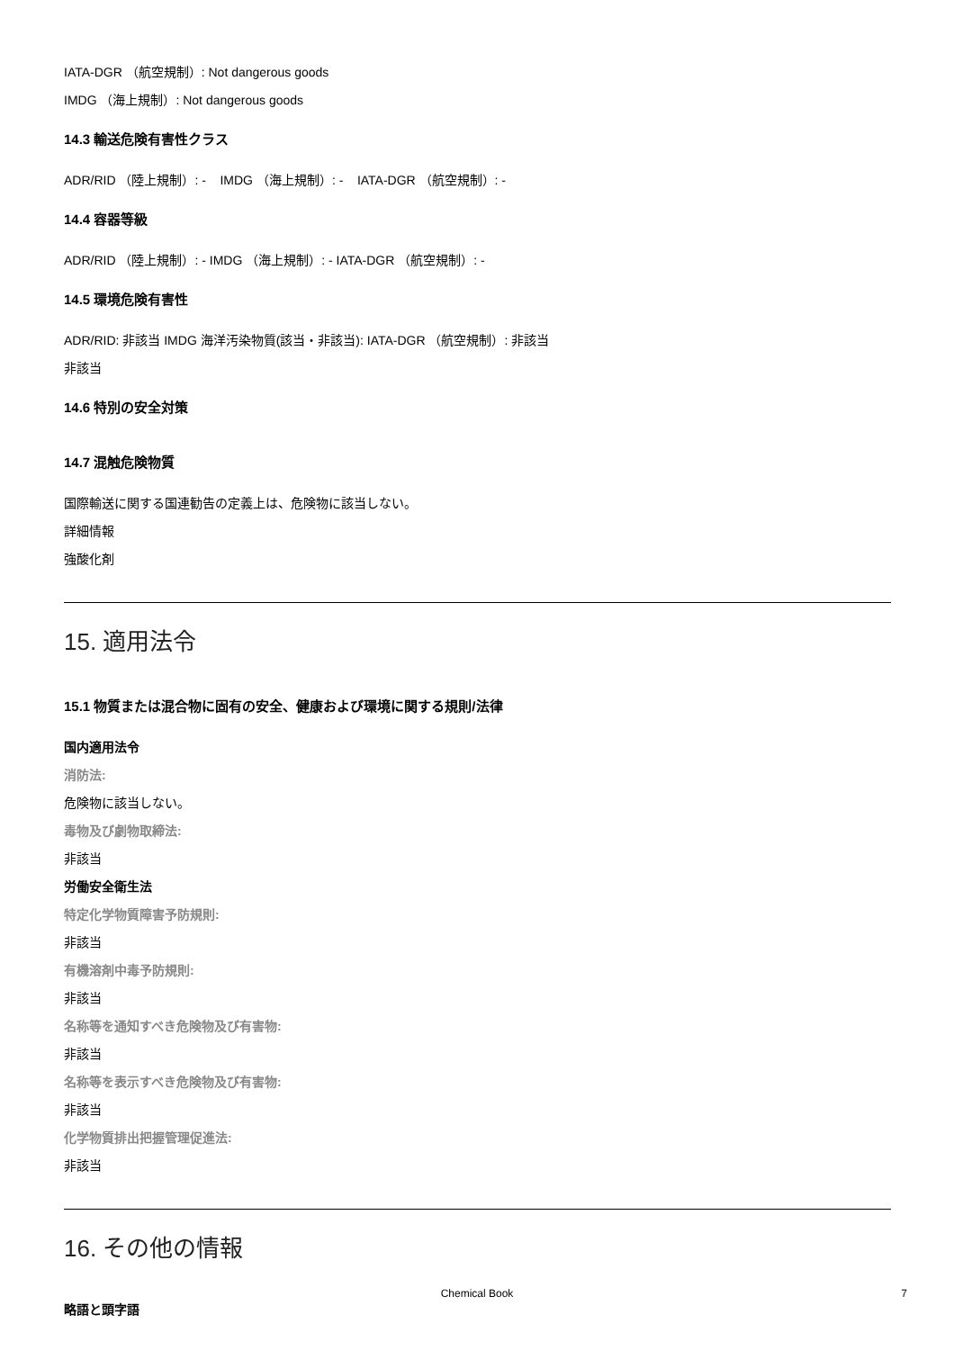IATA-DGR （航空規制）: Not dangerous goods
IMDG （海上規制）: Not dangerous goods
14.3 輸送危険有害性クラス
ADR/RID （陸上規制）: - IMDG （海上規制）: - IATA-DGR （航空規制）: -
14.4 容器等級
ADR/RID （陸上規制）: - IMDG （海上規制）: - IATA-DGR （航空規制）: -
14.5 環境危険有害性
ADR/RID: 非該当 IMDG 海洋汚染物質(該当・非該当): IATA-DGR （航空規制）: 非該当
非該当
14.6 特別の安全対策
14.7 混触危険物質
国際輸送に関する国連勧告の定義上は、危険物に該当しない。
詳細情報
強酸化剤
15. 適用法令
15.1 物質または混合物に固有の安全、健康および環境に関する規則/法律
国内適用法令
消防法:
危険物に該当しない。
毒物及び劇物取締法:
非該当
労働安全衛生法
特定化学物質障害予防規則:
非該当
有機溶剤中毒予防規則:
非該当
名称等を通知すべき危険物及び有害物:
非該当
名称等を表示すべき危険物及び有害物:
非該当
化学物質排出把握管理促進法:
非該当
16. その他の情報
略語と頭字語
Chemical Book
7